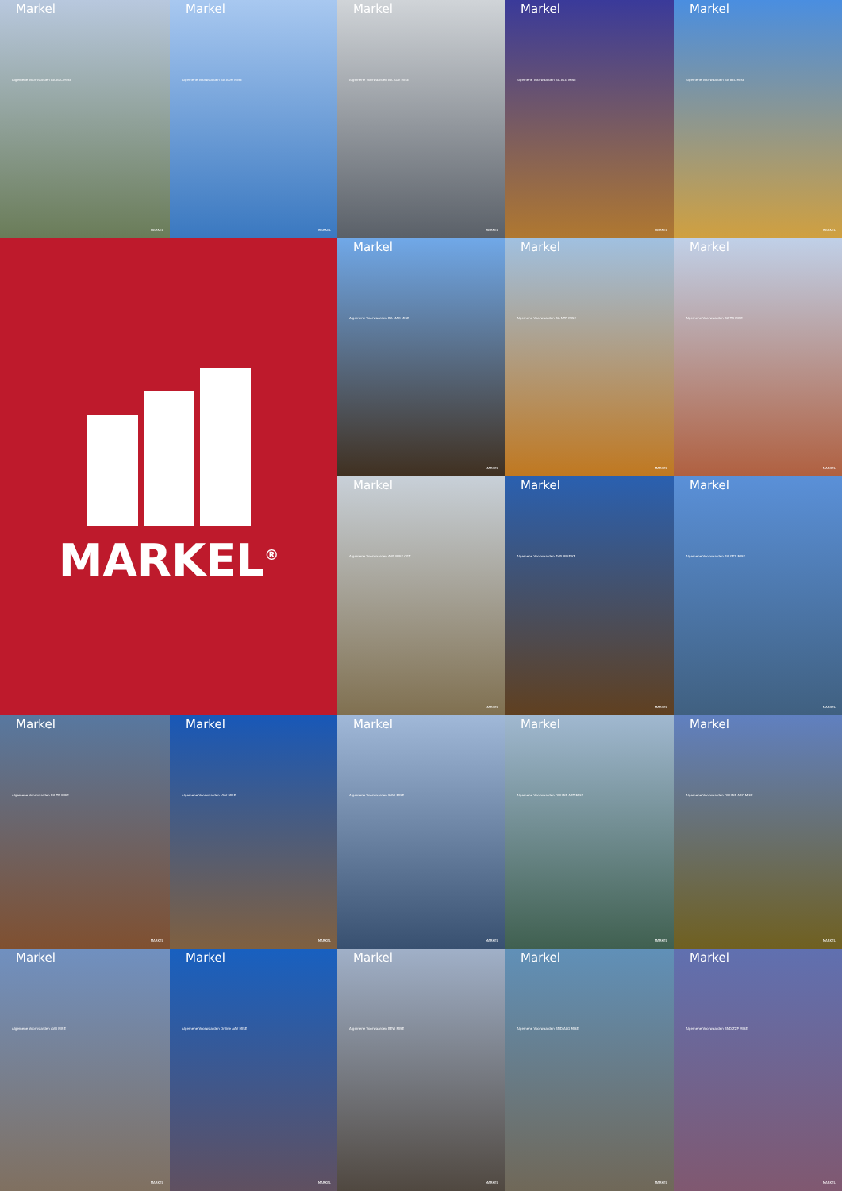Markel
Algemene Voorwaarden BA ACC MISE
MARKEL
Markel
Algemene Voorwaarden BA ADM MISE
MARKEL
Markel
Algemene Voorwaarden BA ADV MISE
MARKEL
Markel
Algemene Voorwaarden BA ALG MISE
MARKEL
Markel
Algemene Voorwaarden BA BEL MISE
MARKEL
MARKEL<sup>®</sup>
Markel
Algemene Voorwaarden BA MAK MISE
MARKEL
Markel
Algemene Voorwaarden BA NTR MISE
MARKEL
Markel
Algemene Voorwaarden BA TB MISE
MARKEL
Markel
Algemene Voorwaarden AVB MISE GEZ
MARKEL
Markel
Algemene Voorwaarden AVB MISE KR
MARKEL
Markel
Algemene Voorwaarden BA GEZ MISE
MARKEL
Markel
Algemene Voorwaarden BA TB MISE
MARKEL
Markel
Algemene Voorwaarden VVV MISE
MARKEL
Markel
Algemene Voorwaarden SVW MISE
MARKEL
Markel
Algemene Voorwaarden ONLINE ABT MISE
MARKEL
Markel
Algemene Voorwaarden ONLINE ABC MISE
MARKEL
Markel
Algemene Voorwaarden AVB MISE
MARKEL
Markel
Algemene Voorwaarden Online AAV MISE
MARKEL
Markel
Algemene Voorwaarden BEW MISE
MARKEL
Markel
Algemene Voorwaarden BND ALG MISE
MARKEL
Markel
Algemene Voorwaarden BND ZZP MISE
MARKEL